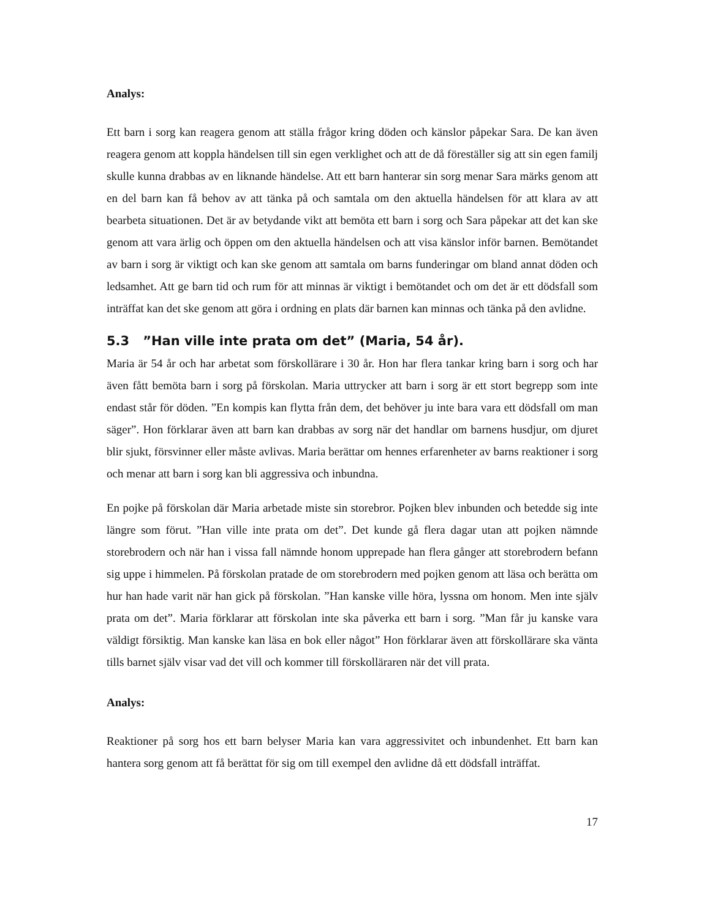Analys:
Ett barn i sorg kan reagera genom att ställa frågor kring döden och känslor påpekar Sara. De kan även reagera genom att koppla händelsen till sin egen verklighet och att de då föreställer sig att sin egen familj skulle kunna drabbas av en liknande händelse. Att ett barn hanterar sin sorg menar Sara märks genom att en del barn kan få behov av att tänka på och samtala om den aktuella händelsen för att klara av att bearbeta situationen. Det är av betydande vikt att bemöta ett barn i sorg och Sara påpekar att det kan ske genom att vara ärlig och öppen om den aktuella händelsen och att visa känslor inför barnen. Bemötandet av barn i sorg är viktigt och kan ske genom att samtala om barns funderingar om bland annat döden och ledsamhet. Att ge barn tid och rum för att minnas är viktigt i bemötandet och om det är ett dödsfall som inträffat kan det ske genom att göra i ordning en plats där barnen kan minnas och tänka på den avlidne.
5.3 ”Han ville inte prata om det” (Maria, 54 år).
Maria är 54 år och har arbetat som förskollärare i 30 år. Hon har flera tankar kring barn i sorg och har även fått bemöta barn i sorg på förskolan. Maria uttrycker att barn i sorg är ett stort begrepp som inte endast står för döden. ”En kompis kan flytta från dem, det behöver ju inte bara vara ett dödsfall om man säger”. Hon förklarar även att barn kan drabbas av sorg när det handlar om barnens husdjur, om djuret blir sjukt, försvinner eller måste avlivas. Maria berättar om hennes erfarenheter av barns reaktioner i sorg och menar att barn i sorg kan bli aggressiva och inbundna.
En pojke på förskolan där Maria arbetade miste sin storebror. Pojken blev inbunden och betedde sig inte längre som förut. ”Han ville inte prata om det”. Det kunde gå flera dagar utan att pojken nämnde storebrodern och när han i vissa fall nämnde honom upprepade han flera gånger att storebrodern befann sig uppe i himmelen. På förskolan pratade de om storebrodern med pojken genom att läsa och berätta om hur han hade varit när han gick på förskolan. ”Han kanske ville höra, lyssna om honom. Men inte själv prata om det”. Maria förklarar att förskolan inte ska påverka ett barn i sorg. ”Man får ju kanske vara väldigt försiktig. Man kanske kan läsa en bok eller något” Hon förklarar även att förskollärare ska vänta tills barnet själv visar vad det vill och kommer till förskolläraren när det vill prata.
Analys:
Reaktioner på sorg hos ett barn belyser Maria kan vara aggressivitet och inbundenhet. Ett barn kan hantera sorg genom att få berättat för sig om till exempel den avlidne då ett dödsfall inträffat.
17